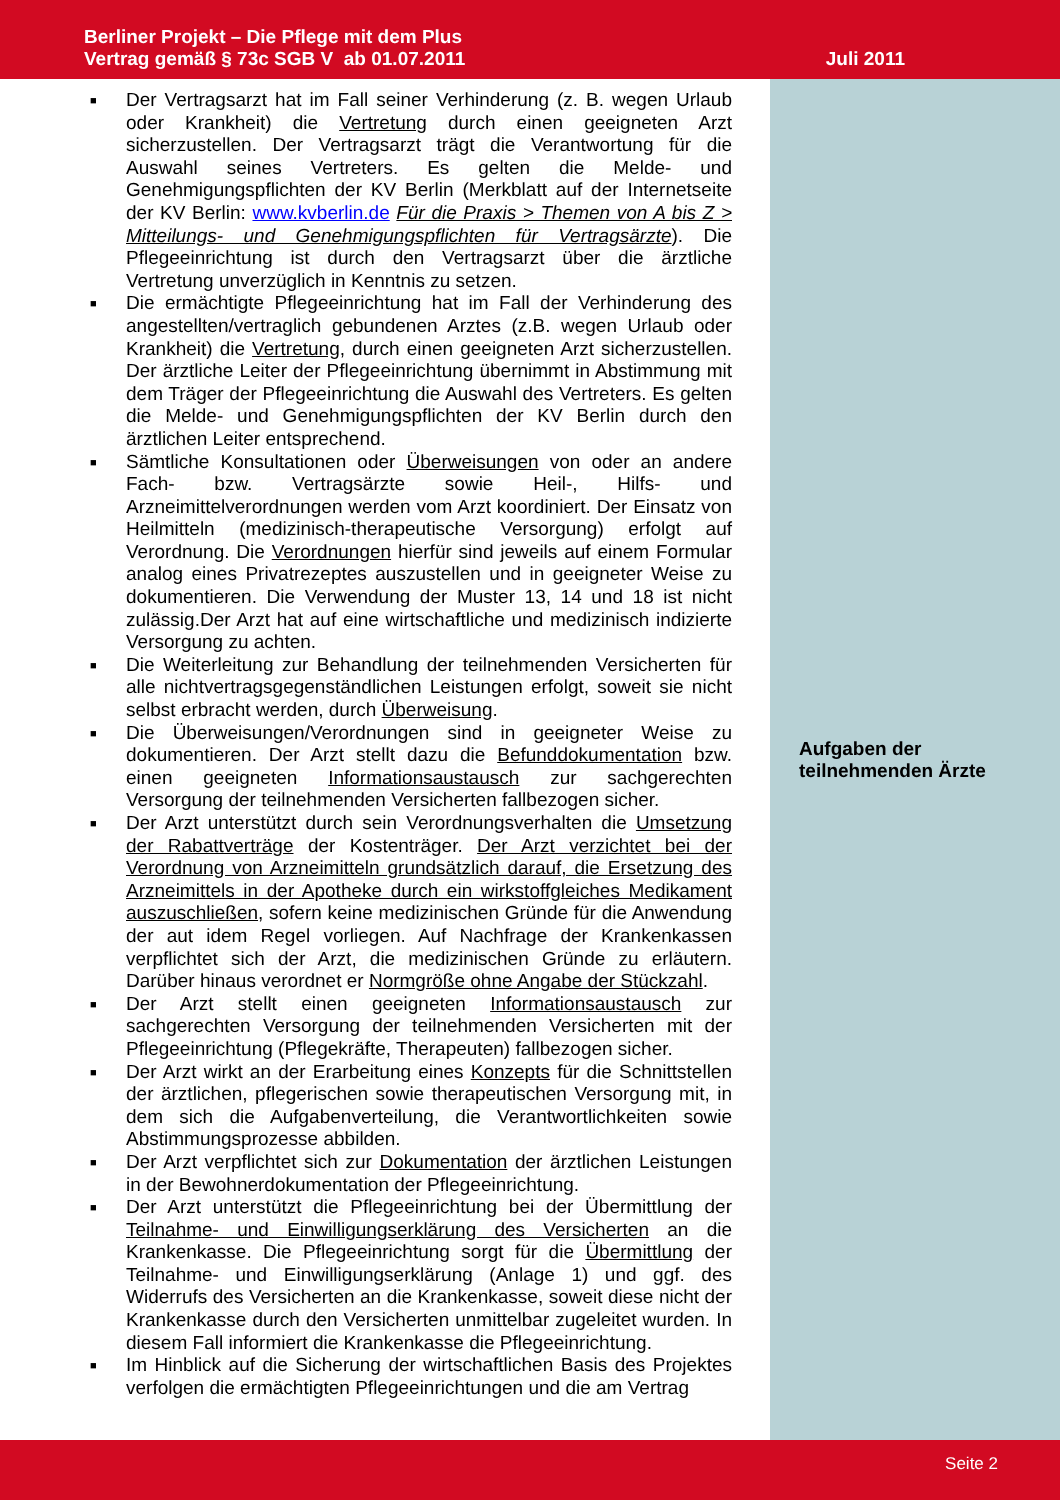Berliner Projekt – Die Pflege mit dem Plus
Vertrag gemäß § 73c SGB V ab 01.07.2011
Juli 2011
■ Der Vertragsarzt hat im Fall seiner Verhinderung (z. B. wegen Urlaub oder Krankheit) die Vertretung durch einen geeigneten Arzt sicherzustellen. Der Vertragsarzt trägt die Verantwortung für die Auswahl seines Vertreters. Es gelten die Melde- und Genehmigungspflichten der KV Berlin (Merkblatt auf der Internetseite der KV Berlin: www.kvberlin.de Für die Praxis > Themen von A bis Z > Mitteilungs- und Genehmigungspflichten für Vertragsärzte). Die Pflegeeinrichtung ist durch den Vertragsarzt über die ärztliche Vertretung unverzüglich in Kenntnis zu setzen.
■ Die ermächtigte Pflegeeinrichtung hat im Fall der Verhinderung des angestellten/vertraglich gebundenen Arztes (z.B. wegen Urlaub oder Krankheit) die Vertretung, durch einen geeigneten Arzt sicherzustellen. Der ärztliche Leiter der Pflegeeinrichtung übernimmt in Abstimmung mit dem Träger der Pflegeeinrichtung die Auswahl des Vertreters. Es gelten die Melde- und Genehmigungspflichten der KV Berlin durch den ärztlichen Leiter entsprechend.
■ Sämtliche Konsultationen oder Überweisungen von oder an andere Fach- bzw. Vertragsärzte sowie Heil-, Hilfs- und Arzneimittelverordnungen werden vom Arzt koordiniert. Der Einsatz von Heilmitteln (medizinisch-therapeutische Versorgung) erfolgt auf Verordnung. Die Verordnungen hierfür sind jeweils auf einem Formular analog eines Privatrezeptes auszustellen und in geeigneter Weise zu dokumentieren. Die Verwendung der Muster 13, 14 und 18 ist nicht zulässig.Der Arzt hat auf eine wirtschaftliche und medizinisch indizierte Versorgung zu achten.
■ Die Weiterleitung zur Behandlung der teilnehmenden Versicherten für alle nichtvertragsgegenständlichen Leistungen erfolgt, soweit sie nicht selbst erbracht werden, durch Überweisung.
■ Die Überweisungen/Verordnungen sind in geeigneter Weise zu dokumentieren. Der Arzt stellt dazu die Befunddokumentation bzw. einen geeigneten Informationsaustausch zur sachgerechten Versorgung der teilnehmenden Versicherten fallbezogen sicher.
■ Der Arzt unterstützt durch sein Verordnungsverhalten die Umsetzung der Rabattverträge der Kostenträger. Der Arzt verzichtet bei der Verordnung von Arzneimitteln grundsätzlich darauf, die Ersetzung des Arzneimittels in der Apotheke durch ein wirkstoffgleiches Medikament auszuschließen, sofern keine medizinischen Gründe für die Anwendung der aut idem Regel vorliegen. Auf Nachfrage der Krankenkassen verpflichtet sich der Arzt, die medizinischen Gründe zu erläutern. Darüber hinaus verordnet er Normgröße ohne Angabe der Stückzahl.
■ Der Arzt stellt einen geeigneten Informationsaustausch zur sachgerechten Versorgung der teilnehmenden Versicherten mit der Pflegeeinrichtung (Pflegekräfte, Therapeuten) fallbezogen sicher.
■ Der Arzt wirkt an der Erarbeitung eines Konzepts für die Schnittstellen der ärztlichen, pflegerischen sowie therapeutischen Versorgung mit, in dem sich die Aufgabenverteilung, die Verantwortlichkeiten sowie Abstimmungsprozesse abbilden.
■ Der Arzt verpflichtet sich zur Dokumentation der ärztlichen Leistungen in der Bewohnerdokumentation der Pflegeeinrichtung.
■ Der Arzt unterstützt die Pflegeeinrichtung bei der Übermittlung der Teilnahme- und Einwilligungserklärung des Versicherten an die Krankenkasse. Die Pflegeeinrichtung sorgt für die Übermittlung der Teilnahme- und Einwilligungserklärung (Anlage 1) und ggf. des Widerrufs des Versicherten an die Krankenkasse, soweit diese nicht der Krankenkasse durch den Versicherten unmittelbar zugeleitet wurden. In diesem Fall informiert die Krankenkasse die Pflegeeinrichtung.
■ Im Hinblick auf die Sicherung der wirtschaftlichen Basis des Projektes verfolgen die ermächtigten Pflegeeinrichtungen und die am Vertrag
Aufgaben der
teilnehmenden Ärzte
Seite 2